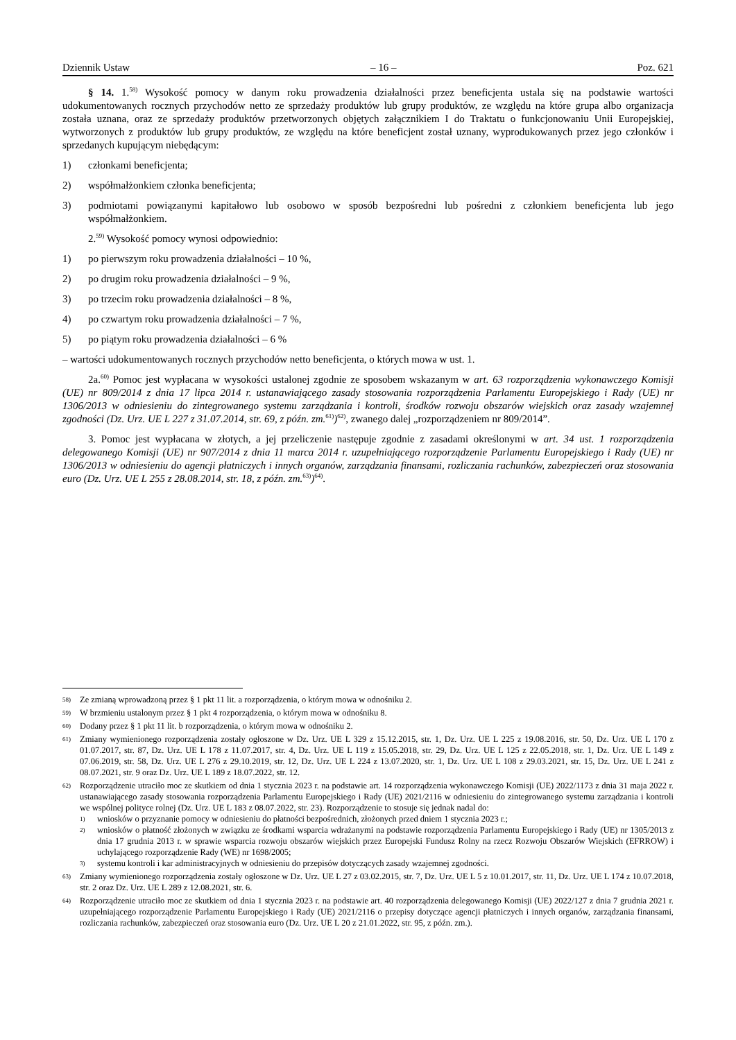Dziennik Ustaw – 16 – Poz. 621
§ 14. 1.<sup>58)</sup> Wysokość pomocy w danym roku prowadzenia działalności przez beneficjenta ustala się na podstawie wartości udokumentowanych rocznych przychodów netto ze sprzedaży produktów lub grupy produktów, ze względu na które grupa albo organizacja została uznana, oraz ze sprzedaży produktów przetworzonych objętych załącznikiem I do Traktatu o funkcjonowaniu Unii Europejskiej, wytworzonych z produktów lub grupy produktów, ze względu na które beneficjent został uznany, wyprodukowanych przez jego członków i sprzedanych kupującym niebędącym:
1) członkami beneficjenta;
2) współmałżonkiem członka beneficjenta;
3) podmiotami powiązanymi kapitałowo lub osobowo w sposób bezpośredni lub pośredni z członkiem beneficjenta lub jego współmałżonkiem.
2.<sup>59)</sup> Wysokość pomocy wynosi odpowiednio:
1) po pierwszym roku prowadzenia działalności – 10 %,
2) po drugim roku prowadzenia działalności – 9 %,
3) po trzecim roku prowadzenia działalności – 8 %,
4) po czwartym roku prowadzenia działalności – 7 %,
5) po piątym roku prowadzenia działalności – 6 %
– wartości udokumentowanych rocznych przychodów netto beneficjenta, o których mowa w ust. 1.
2a.<sup>60)</sup> Pomoc jest wypłacana w wysokości ustalonej zgodnie ze sposobem wskazanym w art. 63 rozporządzenia wykonawczego Komisji (UE) nr 809/2014 z dnia 17 lipca 2014 r. ustanawiającego zasady stosowania rozporządzenia Parlamentu Europejskiego i Rady (UE) nr 1306/2013 w odniesieniu do zintegrowanego systemu zarządzania i kontroli, środków rozwoju obszarów wiejskich oraz zasady wzajemnej zgodności (Dz. Urz. UE L 227 z 31.07.2014, str. 69, z późn. zm.<sup>61)</sup>)<sup>62)</sup>, zwanego dalej „rozporządzeniem nr 809/2014”.
3. Pomoc jest wypłacana w złotych, a jej przeliczenie następuje zgodnie z zasadami określonymi w art. 34 ust. 1 rozporządzenia delegowanego Komisji (UE) nr 907/2014 z dnia 11 marca 2014 r. uzupełniającego rozporządzenie Parlamentu Europejskiego i Rady (UE) nr 1306/2013 w odniesieniu do agencji płatniczych i innych organów, zarządzania finansami, rozliczania rachunków, zabezpieczeń oraz stosowania euro (Dz. Urz. UE L 255 z 28.08.2014, str. 18, z późn. zm.<sup>63)</sup>)<sup>64)</sup>.
58) Ze zmianą wprowadzoną przez § 1 pkt 11 lit. a rozporządzenia, o którym mowa w odnośniku 2.
59) W brzmieniu ustalonym przez § 1 pkt 4 rozporządzenia, o którym mowa w odnośniku 8.
60) Dodany przez § 1 pkt 11 lit. b rozporządzenia, o którym mowa w odnośniku 2.
61) Zmiany wymienionego rozporządzenia zostały ogłoszone w Dz. Urz. UE L 329 z 15.12.2015, str. 1, Dz. Urz. UE L 225 z 19.08.2016, str. 50, Dz. Urz. UE L 170 z 01.07.2017, str. 87, Dz. Urz. UE L 178 z 11.07.2017, str. 4, Dz. Urz. UE L 119 z 15.05.2018, str. 29, Dz. Urz. UE L 125 z 22.05.2018, str. 1, Dz. Urz. UE L 149 z 07.06.2019, str. 58, Dz. Urz. UE L 276 z 29.10.2019, str. 12, Dz. Urz. UE L 224 z 13.07.2020, str. 1, Dz. Urz. UE L 108 z 29.03.2021, str. 15, Dz. Urz. UE L 241 z 08.07.2021, str. 9 oraz Dz. Urz. UE L 189 z 18.07.2022, str. 12.
62) Rozporządzenie utraciło moc ze skutkiem od dnia 1 stycznia 2023 r. na podstawie art. 14 rozporządzenia wykonawczego Komisji (UE) 2022/1173 z dnia 31 maja 2022 r. ustanawiającego zasady stosowania rozporządzenia Parlamentu Europejskiego i Rady (UE) 2021/2116 w odniesieniu do zintegrowanego systemu zarządzania i kontroli we wspólnej polityce rolnej (Dz. Urz. UE L 183 z 08.07.2022, str. 23). Rozporządzenie to stosuje się jednak nadal do:
1) wniosków o przyznanie pomocy w odniesieniu do płatności bezpośrednich, złożonych przed dniem 1 stycznia 2023 r.;
2) wniosków o płatność złożonych w związku ze środkami wsparcia wdrażanymi na podstawie rozporządzenia Parlamentu Europejskiego i Rady (UE) nr 1305/2013 z dnia 17 grudnia 2013 r. w sprawie wsparcia rozwoju obszarów wiejskich przez Europejski Fundusz Rolny na rzecz Rozwoju Obszarów Wiejskich (EFRROW) i uchylającego rozporządzenie Rady (WE) nr 1698/2005;
3) systemu kontroli i kar administracyjnych w odniesieniu do przepisów dotyczących zasady wzajemnej zgodności.
63) Zmiany wymienionego rozporządzenia zostały ogłoszone w Dz. Urz. UE L 27 z 03.02.2015, str. 7, Dz. Urz. UE L 5 z 10.01.2017, str. 11, Dz. Urz. UE L 174 z 10.07.2018, str. 2 oraz Dz. Urz. UE L 289 z 12.08.2021, str. 6.
64) Rozporządzenie utraciło moc ze skutkiem od dnia 1 stycznia 2023 r. na podstawie art. 40 rozporządzenia delegowanego Komisji (UE) 2022/127 z dnia 7 grudnia 2021 r. uzupełniającego rozporządzenie Parlamentu Europejskiego i Rady (UE) 2021/2116 o przepisy dotyczące agencji płatniczych i innych organów, zarządzania finansami, rozliczania rachunków, zabezpieczeń oraz stosowania euro (Dz. Urz. UE L 20 z 21.01.2022, str. 95, z późn. zm.).